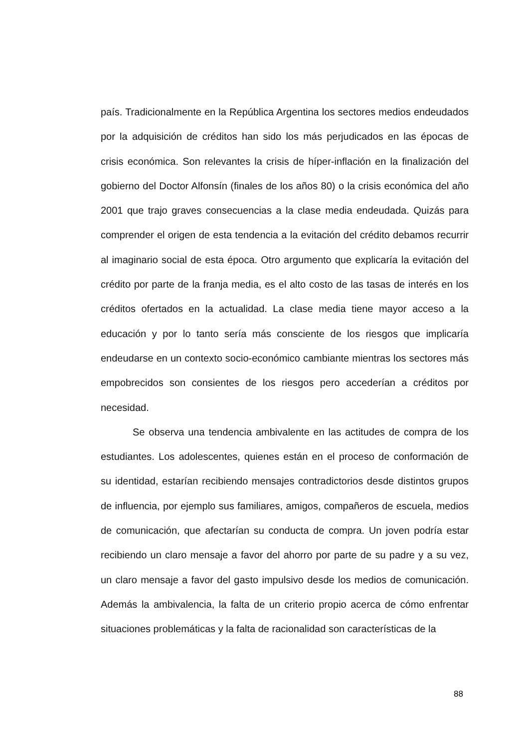país. Tradicionalmente en la República Argentina los sectores medios endeudados por la adquisición de créditos han sido los más perjudicados en las épocas de crisis económica. Son relevantes la crisis de híper-inflación en la finalización del gobierno del Doctor Alfonsín (finales de los años 80) o la crisis económica del año 2001 que trajo graves consecuencias a la clase media endeudada. Quizás para comprender el origen de esta tendencia a la evitación del crédito debamos recurrir al imaginario social de esta época. Otro argumento que explicaría la evitación del crédito por parte de la franja media, es el alto costo de las tasas de interés en los créditos ofertados en la actualidad. La clase media tiene mayor acceso a la educación y por lo tanto sería más consciente de los riesgos que implicaría endeudarse en un contexto socio-económico cambiante mientras los sectores más empobrecidos son consientes de los riesgos pero accederían a créditos por necesidad.
Se observa una tendencia ambivalente en las actitudes de compra de los estudiantes. Los adolescentes, quienes están en el proceso de conformación de su identidad, estarían recibiendo mensajes contradictorios desde distintos grupos de influencia, por ejemplo sus familiares, amigos, compañeros de escuela, medios de comunicación, que afectarían su conducta de compra. Un joven podría estar recibiendo un claro mensaje a favor del ahorro por parte de su padre y a su vez, un claro mensaje a favor del gasto impulsivo desde los medios de comunicación. Además la ambivalencia, la falta de un criterio propio acerca de cómo enfrentar situaciones problemáticas y la falta de racionalidad son características de la
88